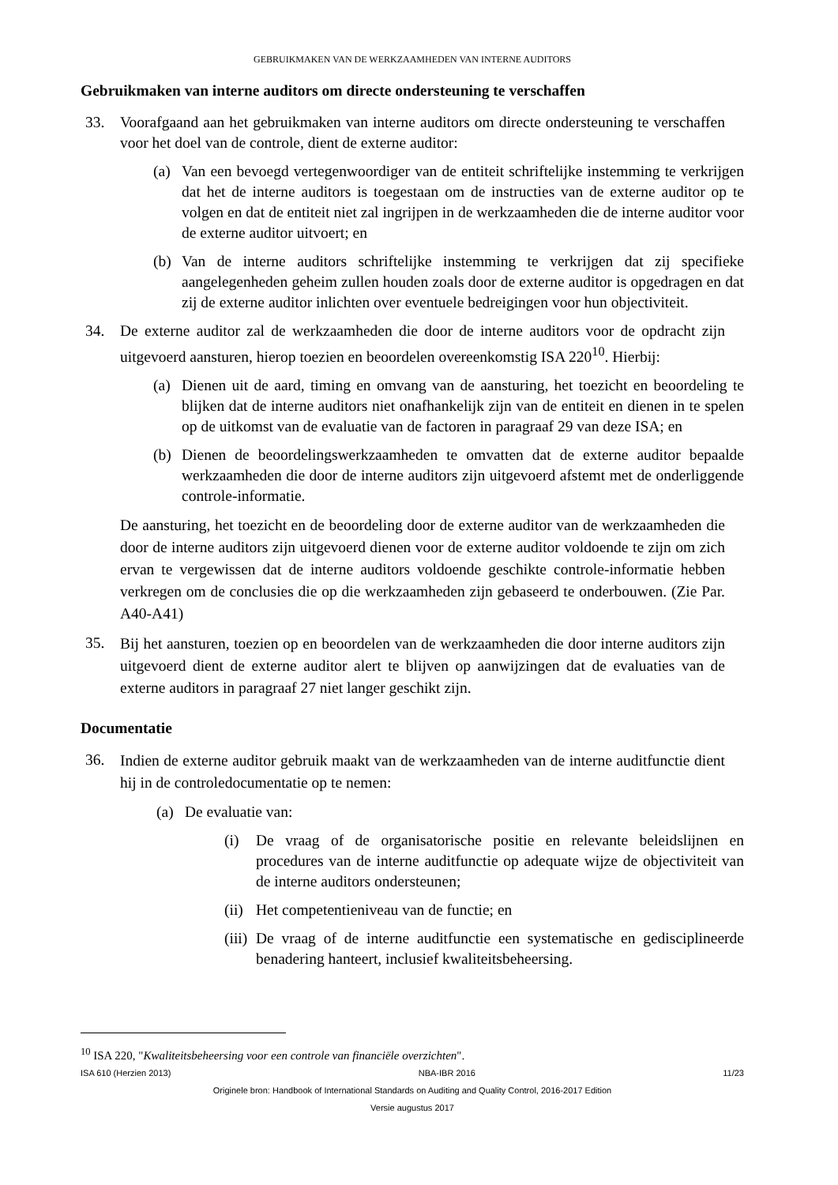GEBRUIKMAKEN VAN DE WERKZAAMHEDEN VAN INTERNE AUDITORS
Gebruikmaken van interne auditors om directe ondersteuning te verschaffen
33. Voorafgaand aan het gebruikmaken van interne auditors om directe ondersteuning te verschaffen voor het doel van de controle, dient de externe auditor:
(a) Van een bevoegd vertegenwoordiger van de entiteit schriftelijke instemming te verkrijgen dat het de interne auditors is toegestaan om de instructies van de externe auditor op te volgen en dat de entiteit niet zal ingrijpen in de werkzaamheden die de interne auditor voor de externe auditor uitvoert; en
(b) Van de interne auditors schriftelijke instemming te verkrijgen dat zij specifieke aangelegenheden geheim zullen houden zoals door de externe auditor is opgedragen en dat zij de externe auditor inlichten over eventuele bedreigingen voor hun objectiviteit.
34. De externe auditor zal de werkzaamheden die door de interne auditors voor de opdracht zijn uitgevoerd aansturen, hierop toezien en beoordelen overeenkomstig ISA 220<sup>10</sup>. Hierbij:
(a) Dienen uit de aard, timing en omvang van de aansturing, het toezicht en beoordeling te blijken dat de interne auditors niet onafhankelijk zijn van de entiteit en dienen in te spelen op de uitkomst van de evaluatie van de factoren in paragraaf 29 van deze ISA; en
(b) Dienen de beoordelingswerkzaamheden te omvatten dat de externe auditor bepaalde werkzaamheden die door de interne auditors zijn uitgevoerd afstemt met de onderliggende controle-informatie.
De aansturing, het toezicht en de beoordeling door de externe auditor van de werkzaamheden die door de interne auditors zijn uitgevoerd dienen voor de externe auditor voldoende te zijn om zich ervan te vergewissen dat de interne auditors voldoende geschikte controle-informatie hebben verkregen om de conclusies die op die werkzaamheden zijn gebaseerd te onderbouwen. (Zie Par. A40-A41)
35.
Bij het aansturen, toezien op en beoordelen van de werkzaamheden die door interne auditors zijn uitgevoerd dient de externe auditor alert te blijven op aanwijzingen dat de evaluaties van de externe auditors in paragraaf 27 niet langer geschikt zijn.
Documentatie
36.
Indien de externe auditor gebruik maakt van de werkzaamheden van de interne auditfunctie dient hij in de controledocumentatie op te nemen:
(a) De evaluatie van:
(i) De vraag of de organisatorische positie en relevante beleidslijnen en procedures van de interne auditfunctie op adequate wijze de objectiviteit van de interne auditors ondersteunen;
(ii)
Het competentieniveau van de functie; en
(iii)
De vraag of de interne auditfunctie een systematische en gedisciplineerde benadering hanteert, inclusief kwaliteitsbeheersing.
<sup>10</sup> ISA 220, "Kwaliteitsbeheersing voor een controle van financiële overzichten".
ISA 610 (Herzien 2013) NBA-IBR 2016 11/23
Originele bron: Handbook of International Standards on Auditing and Quality Control, 2016-2017 Edition
Versie augustus 2017